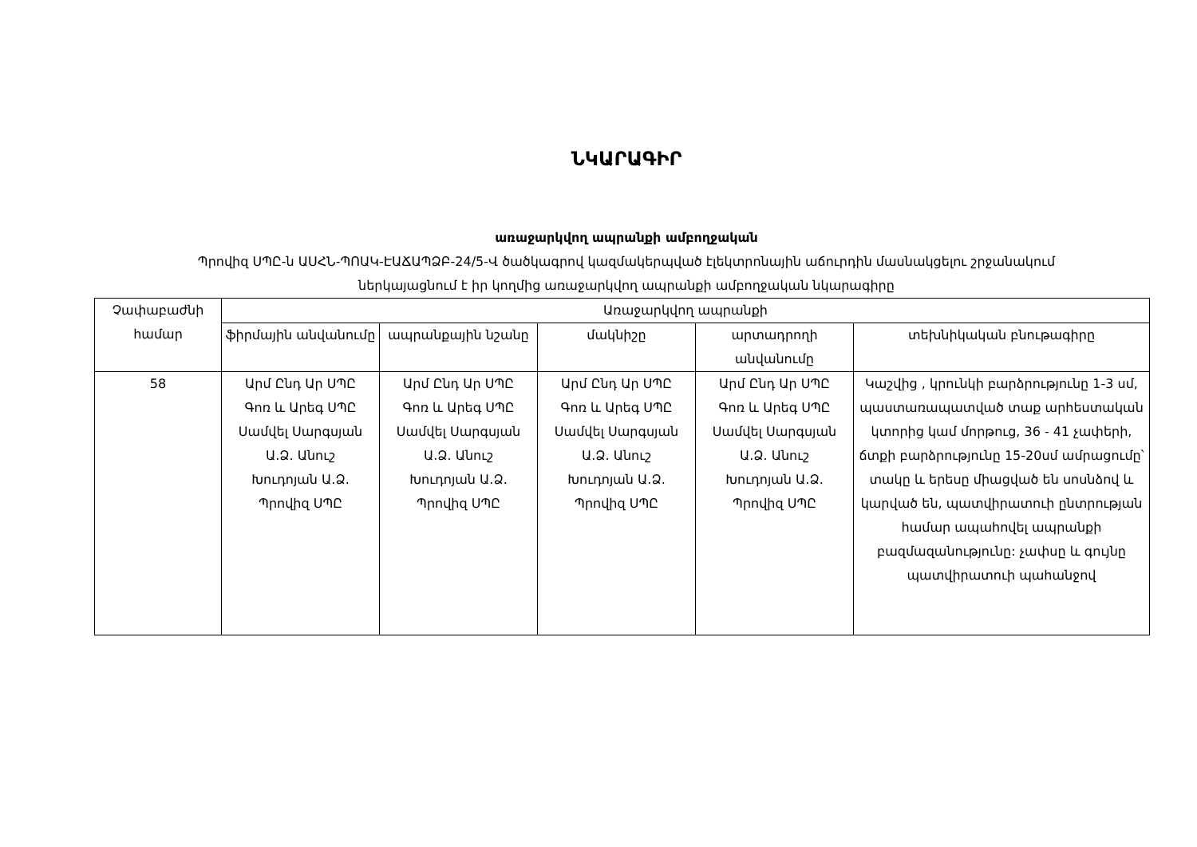ՆԿԱՐԱԳԻՐ
առաջարկվող ապրանքի ամբողջական
Պրովիզ ՍՊԸ-ն ԱՍՀՆ-ՊՈԱԿ-ԷԱՃԱՊՁԲ-24/5-Վ ծածկագրով կազմակերպված էլեկտրոնային աճուրդին մասնակցելու շրջանակում
ներկայացնում է իր կողմից առաջարկվող ապրանքի ամբողջական նկարագիրը
| Չափաբաժնի համար | Առաջարկվող ապրանքի | | | | |
| --- | --- | --- | --- | --- | --- |
| | ֆիրմային անվանումը | ապրանքային նշանը | մակնիշը | արտադրողի անվանումը | տեխնիկական բնութագիրը |
| 58 | Արմ Ընդ Ար ՍՊԸ Գոռ և Արեգ ՍՊԸ Սամվել Սարգսյան Ա.Ձ. Անուշ Խուդոյան Ա.Ձ. Պրովիզ ՍՊԸ | Արմ Ընդ Ար ՍՊԸ Գոռ և Արեգ ՍՊԸ Սամվել Սարգսյան Ա.Ձ. Անուշ Խուդոյան Ա.Ձ. Պրովիզ ՍՊԸ | Արմ Ընդ Ար ՍՊԸ Գոռ և Արեգ ՍՊԸ Սամվել Սարգսյան Ա.Ձ. Անուշ Խուդոյան Ա.Ձ. Պրովիզ ՍՊԸ | Արմ Ընդ Ար ՍՊԸ Գոռ և Արեգ ՍՊԸ Սամվել Սարգսյան Ա.Ձ. Անուշ Խուդոյան Ա.Ձ. Պրովիզ ՍՊԸ | Կաշվից , կրունկի բարձրությունը 1-3 սմ, պաստառապատված տաք արհեստական կտորից կամ մորթուց, 36 - 41 չափերի, ճտքի բարձրությունը 15-20սմ ամրացումը՝ տակը և երեսը միացված են սոսնձով և կարված են, պատվիրատուի ընտրության համար ապահովել ապրանքի բազմազանությունը: չափսը և գույնը պատվիրատուի պահանջով |